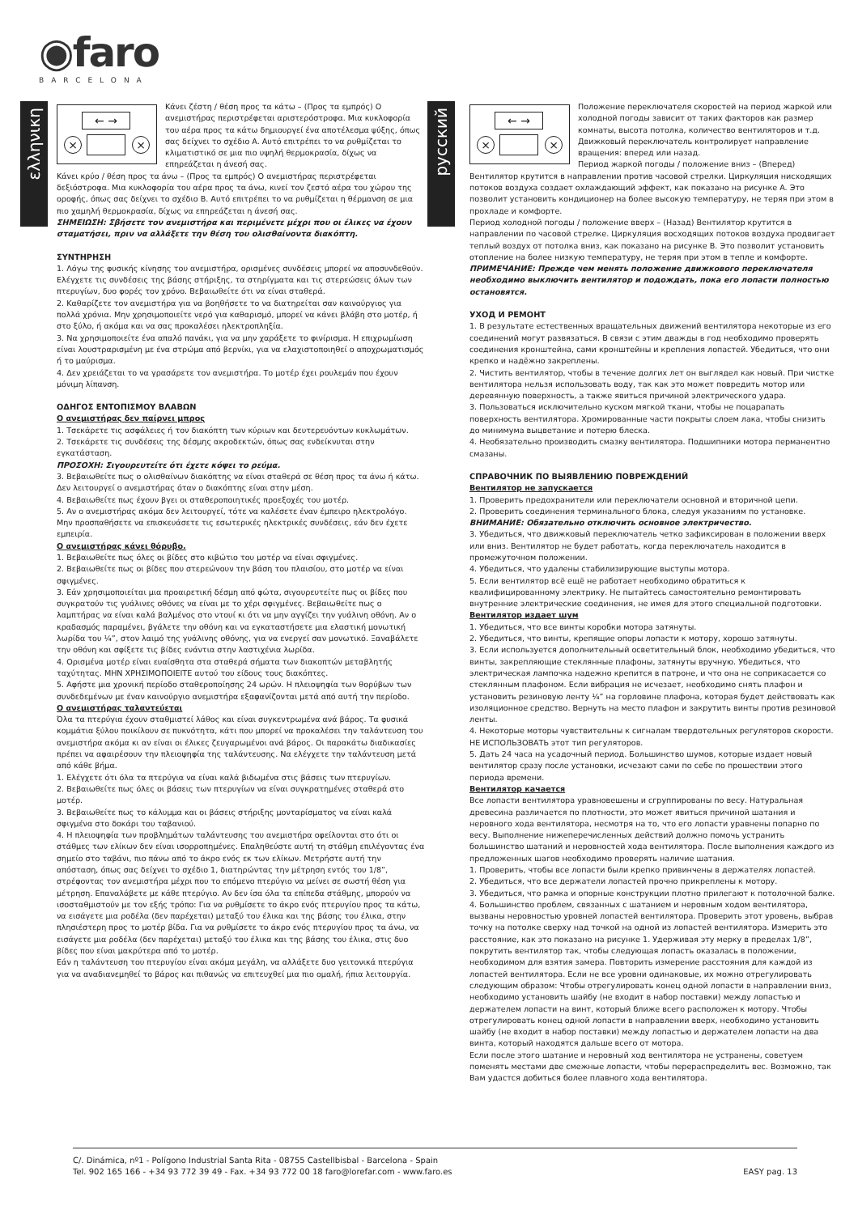◉faro
BARCELONA
ελληνικη
← →
× ×
Κάνει ζέστη / θέση προς τα κάτω – (Προς τα εμπρός) Ο ανεμιστήρας περιστρέφεται αριστερόστροφα. Μια κυκλοφορία του αέρα προς τα κάτω δημιουργεί ένα αποτέλεσμα ψύξης, όπως σας δείχνει το σχέδιο A. Αυτό επιτρέπει το να ρυθμίζεται το κλιματιστικό σε μια πιο υψηλή θερμοκρασία, δίχως να επηρεάζεται η άνεσή σας.
Κάνει κρύο / θέση προς τα άνω – (Προς τα εμπρός) Ο ανεμιστήρας περιστρέφεται δεξιόστροφα. Μια κυκλοφορία του αέρα προς τα άνω, κινεί τον ζεστό αέρα του χώρου της οροφής, όπως σας δείχνει το σχέδιο B. Αυτό επιτρέπει το να ρυθμίζεται η θέρμανση σε μια πιο χαμηλή θερμοκρασία, δίχως να επηρεάζεται η άνεσή σας.
ΣΗΜΕΙΩΣΗ: Σβήσετε τον ανεμιστήρα και περιμένετε μέχρι που οι έλικες να έχουν σταματήσει, πριν να αλλάξετε την θέση του ολισθαίνοντα διακόπτη.
ΣΥΝΤΗΡΗΣΗ
1. Λόγω της φυσικής κίνησης του ανεμιστήρα, ορισμένες συνδέσεις μπορεί να αποσυνδεθούν. Ελέγχετε τις συνδέσεις της βάσης στήριξης, τα στηρίγματα και τις στερεώσεις όλων των πτερυγίων, δυο φορές τον χρόνο. Βεβαιωθείτε ότι να είναι σταθερά.
2. Καθαρίζετε τον ανεμιστήρα για να βοηθήσετε το να διατηρείται σαν καινούργιος για πολλά χρόνια. Μην χρησιμοποιείτε νερό για καθαρισμό, μπορεί να κάνει βλάβη στο μοτέρ, ή στο ξύλο, ή ακόμα και να σας προκαλέσει ηλεκτροπληξία.
3. Να χρησιμοποιείτε ένα απαλό πανάκι, για να μην χαράξετε το φινίρισμα. Η επιχρωμίωση είναι λουστραρισμένη με ένα στρώμα από βερνίκι, για να ελαχιστοποιηθεί ο αποχρωματισμός ή το μαύρισμα.
4. Δεν χρειάζεται το να γρασάρετε τον ανεμιστήρα. Το μοτέρ έχει ρουλεμάν που έχουν μόνιμη λίπανση.
ΟΔΗΓΟΣ ΕΝΤΟΠΙΣΜΟΥ ΒΛΑΒΩΝ
Ο ανεμιστήρας δεν παίρνει μπρος
1. Τσεκάρετε τις ασφάλειες ή τον διακόπτη των κύριων και δευτερευόντων κυκλωμάτων.
2. Τσεκάρετε τις συνδέσεις της δέσμης ακροδεκτών, όπως σας ενδείκνυται στην εγκατάσταση.
ΠΡΟΣΟΧΗ: Σιγουρευτείτε ότι έχετε κόψει το ρεύμα.
3. Βεβαιωθείτε πως ο ολισθαίνων διακόπτης να είναι σταθερά σε θέση προς τα άνω ή κάτω. Δεν λειτουργεί ο ανεμιστήρας όταν ο διακόπτης είναι στην μέση.
4. Βεβαιωθείτε πως έχουν βγει οι σταθεροποιητικές προεξοχές του μοτέρ.
5. Αν ο ανεμιστήρας ακόμα δεν λειτουργεί, τότε να καλέσετε έναν έμπειρο ηλεκτρολόγο. Μην προσπαθήσετε να επισκευάσετε τις εσωτερικές ηλεκτρικές συνδέσεις, εάν δεν έχετε εμπειρία.
Ο ανεμιστήρας κάνει θόρυβο.
1. Βεβαιωθείτε πως όλες οι βίδες στο κιβώτιο του μοτέρ να είναι σφιγμένες.
2. Βεβαιωθείτε πως οι βίδες που στερεώνουν την βάση του πλαισίου, στο μοτέρ να είναι σφιγμένες.
3. Εάν χρησιμοποιείται μια προαιρετική δέσμη από φώτα, σιγουρευτείτε πως οι βίδες που συγκρατούν τις γυάλινες οθόνες να είναι με το χέρι σφιγμένες. Βεβαιωθείτε πως ο λαμπτήρας να είναι καλά βαλμένος στο ντουί κι ότι να μην αγγίζει την γυάλινη οθόνη. Αν ο κραδασμός παραμένει, βγάλετε την οθόνη και να εγκαταστήσετε μια ελαστική μονωτική λωρίδα του ¼”, στον λαιμό της γυάλινης οθόνης, για να ενεργεί σαν μονωτικό. Ξαναβάλετε την οθόνη και σφίξετε τις βίδες ενάντια στην λαστιχένια λωρίδα.
4. Ορισμένα μοτέρ είναι ευαίσθητα στα σταθερά σήματα των διακοπτών μεταβλητής ταχύτητας. ΜΗΝ ΧΡΗΣΙΜΟΠΟΙΕΙΤΕ αυτού του είδους τους διακόπτες.
5. Αφήστε μια χρονική περίοδο σταθεροποίησης 24 ωρών. Η πλειοψηφία των θορύβων των συνδεδεμένων με έναν καινούργιο ανεμιστήρα εξαφανίζονται μετά από αυτή την περίοδο.
Ο ανεμιστήρας ταλαντεύεται
Όλα τα πτερύγια έχουν σταθμιστεί λάθος και είναι συγκεντρωμένα ανά βάρος. Τα φυσικά κομμάτια ξύλου ποικίλουν σε πυκνότητα, κάτι που μπορεί να προκαλέσει την ταλάντευση του ανεμιστήρα ακόμα κι αν είναι οι έλικες ζευγαρωμένοι ανά βάρος. Οι παρακάτω διαδικασίες πρέπει να αφαιρέσουν την πλειοψηφία της ταλάντευσης. Να ελέγχετε την ταλάντευση μετά από κάθε βήμα.
1. Ελέγχετε ότι όλα τα πτερύγια να είναι καλά βιδωμένα στις βάσεις των πτερυγίων.
2. Βεβαιωθείτε πως όλες οι βάσεις των πτερυγίων να είναι συγκρατημένες σταθερά στο μοτέρ.
3. Βεβαιωθείτε πως το κάλυμμα και οι βάσεις στήριξης μονταρίσματος να είναι καλά σφιγμένα στο δοκάρι του ταβανιού.
4. Η πλειοψηφία των προβλημάτων ταλάντευσης του ανεμιστήρα οφείλονται στο ότι οι στάθμες των ελίκων δεν είναι ισορροπημένες. Επαληθεύστε αυτή τη στάθμη επιλέγοντας ένα σημείο στο ταβάνι, πιο πάνω από το άκρο ενός εκ των ελίκων. Μετρήστε αυτή την απόσταση, όπως σας δείχνει το σχέδιο 1, διατηρώντας την μέτρηση εντός του 1/8”, στρέφοντας τον ανεμιστήρα μέχρι που το επόμενο πτερύγιο να μείνει σε σωστή θέση για μέτρηση. Επαναλάβετε με κάθε πτερύγιο. Αν δεν ίσα όλα τα επίπεδα στάθμης, μπορούν να ισοσταθμιστούν με τον εξής τρόπο: Για να ρυθμίσετε το άκρο ενός πτερυγίου προς τα κάτω, να εισάγετε μια ροδέλα (δεν παρέχεται) μεταξύ του έλικα και της βάσης του έλικα, στην πλησιέστερη προς το μοτέρ βίδα. Για να ρυθμίσετε το άκρο ενός πτερυγίου προς τα άνω, να εισάγετε μια ροδέλα (δεν παρέχεται) μεταξύ του έλικα και της βάσης του έλικα, στις δυο βίδες που είναι μακρύτερα από το μοτέρ.
Εάν η ταλάντευση του πτερυγίου είναι ακόμα μεγάλη, να αλλάξετε δυο γειτονικά πτερύγια για να αναδιανεμηθεί το βάρος και πιθανώς να επιτευχθεί μια πιο ομαλή, ήπια λειτουργία.
русский
← →
× ×
Положение переключателя скоростей на период жаркой или холодной погоды зависит от таких факторов как размер комнаты, высота потолка, количество вентиляторов и т.д. Движковый переключатель контролирует направление вращения: вперед или назад.
Период жаркой погоды / положение вниз – (Вперед) Вентилятор крутится в направлении против часовой стрелки. Циркуляция нисходящих потоков воздуха создает охлаждающий эффект, как показано на рисунке A. Это позволит установить кондиционер на более высокую температуру, не теряя при этом в прохладе и комфорте.
Период холодной погоды / положение вверх – (Назад) Вентилятор крутится в направлении по часовой стрелке. Циркуляция восходящих потоков воздуха продвигает теплый воздух от потолка вниз, как показано на рисунке B. Это позволит установить отопление на более низкую температуру, не теряя при этом в тепле и комфорте.
ПРИМЕЧАНИЕ: Прежде чем менять положение движкового переключателя необходимо выключить вентилятор и подождать, пока его лопасти полностью остановятся.
УХОД И РЕМОНТ
1. В результате естественных вращательных движений вентилятора некоторые из его соединений могут развязаться. В связи с этим дважды в год необходимо проверять соединения кронштейна, сами кронштейны и крепления лопастей. Убедиться, что они крепко и надёжно закреплены.
2. Чистить вентилятор, чтобы в течение долгих лет он выглядел как новый. При чистке вентилятора нельзя использовать воду, так как это может повредить мотор или деревянную поверхность, а также явиться причиной электрического удара.
3. Пользоваться исключительно куском мягкой ткани, чтобы не поцарапать поверхность вентилятора. Хромированные части покрыты слоем лака, чтобы снизить до минимума выцветание и потерю блеска.
4. Необязательно производить смазку вентилятора. Подшипники мотора перманентно смазаны.
СПРАВОЧНИК ПО ВЫЯВЛЕНИЮ ПОВРЕЖДЕНИЙ
Вентилятор не запускается
1. Проверить предохранители или переключатели основной и вторичной цепи.
2. Проверить соединения терминального блока, следуя указаниям по установке.
ВНИМАНИЕ: Обязательно отключить основное электричество.
3. Убедиться, что движковый переключатель четко зафиксирован в положении вверх или вниз. Вентилятор не будет работать, когда переключатель находится в промежуточном положении.
4. Убедиться, что удалены стабилизирующие выступы мотора.
5. Если вентилятор всё ещё не работает необходимо обратиться к квалифицированному электрику. Не пытайтесь самостоятельно ремонтировать внутренние электрические соединения, не имея для этого специальной подготовки.
Вентилятор издает шум
1. Убедиться, что все винты коробки мотора затянуты.
2. Убедиться, что винты, крепящие опоры лопасти к мотору, хорошо затянуты.
3. Если используется дополнительный осветительный блок, необходимо убедиться, что винты, закрепляющие стеклянные плафоны, затянуты вручную. Убедиться, что электрическая лампочка надежно крепится в патроне, и что она не соприкасается со стеклянным плафоном. Если вибрация не исчезает, необходимо снять плафон и установить резиновую ленту ¼” на горловине плафона, которая будет действовать как изоляционное средство. Вернуть на место плафон и закрутить винты против резиновой ленты.
4. Некоторые моторы чувствительны к сигналам твердотельных регуляторов скорости. НЕ ИСПОЛЬЗОВАТЬ этот тип регуляторов.
5. Дать 24 часа на усадочный период. Большинство шумов, которые издает новый вентилятор сразу после установки, исчезают сами по себе по прошествии этого периода времени.
Вентилятор качается
Все лопасти вентилятора уравновешены и сгруппированы по весу. Натуральная древесина различается по плотности, это может явиться причиной шатания и неровного хода вентилятора, несмотря на то, что его лопасти уравнены попарно по весу. Выполнение нижеперечисленных действий должно помочь устранить большинство шатаний и неровностей хода вентилятора. После выполнения каждого из предложенных шагов необходимо проверять наличие шатания.
1. Проверить, чтобы все лопасти были крепко привинчены в держателях лопастей.
2. Убедиться, что все держатели лопастей прочно прикреплены к мотору.
3. Убедиться, что рамка и опорные конструкции плотно прилегают к потолочной балке.
4. Большинство проблем, связанных с шатанием и неровным ходом вентилятора, вызваны неровностью уровней лопастей вентилятора. Проверить этот уровень, выбрав точку на потолке сверху над точкой на одной из лопастей вентилятора. Измерить это расстояние, как это показано на рисунке 1. Удерживая эту мерку в пределах 1/8”, покрутить вентилятор так, чтобы следующая лопасть оказалась в положении, необходимом для взятия замера. Повторить измерение расстояния для каждой из лопастей вентилятора. Если не все уровни одинаковые, их можно отрегулировать следующим образом: Чтобы отрегулировать конец одной лопасти в направлении вниз, необходимо установить шайбу (не входит в набор поставки) между лопастью и держателем лопасти на винт, который ближе всего расположен к мотору. Чтобы отрегулировать конец одной лопасти в направлении вверх, необходимо установить шайбу (не входит в набор поставки) между лопастью и держателем лопасти на два винта, который находятся дальше всего от мотора.
Если после этого шатание и неровный ход вентилятора не устранены, советуем поменять местами две смежные лопасти, чтобы перераспределить вес. Возможно, так Вам удастся добиться более плавного хода вентилятора.
EASY pag. 13 C/. Dinámica, nº1 - Polígono Industrial Santa Rita - 08755 Castellbisbal - Barcelona - Spain
Tel. 902 165 166 - +34 93 772 39 49 - Fax. +34 93 772 00 18 faro@lorefar.com - www.faro.es